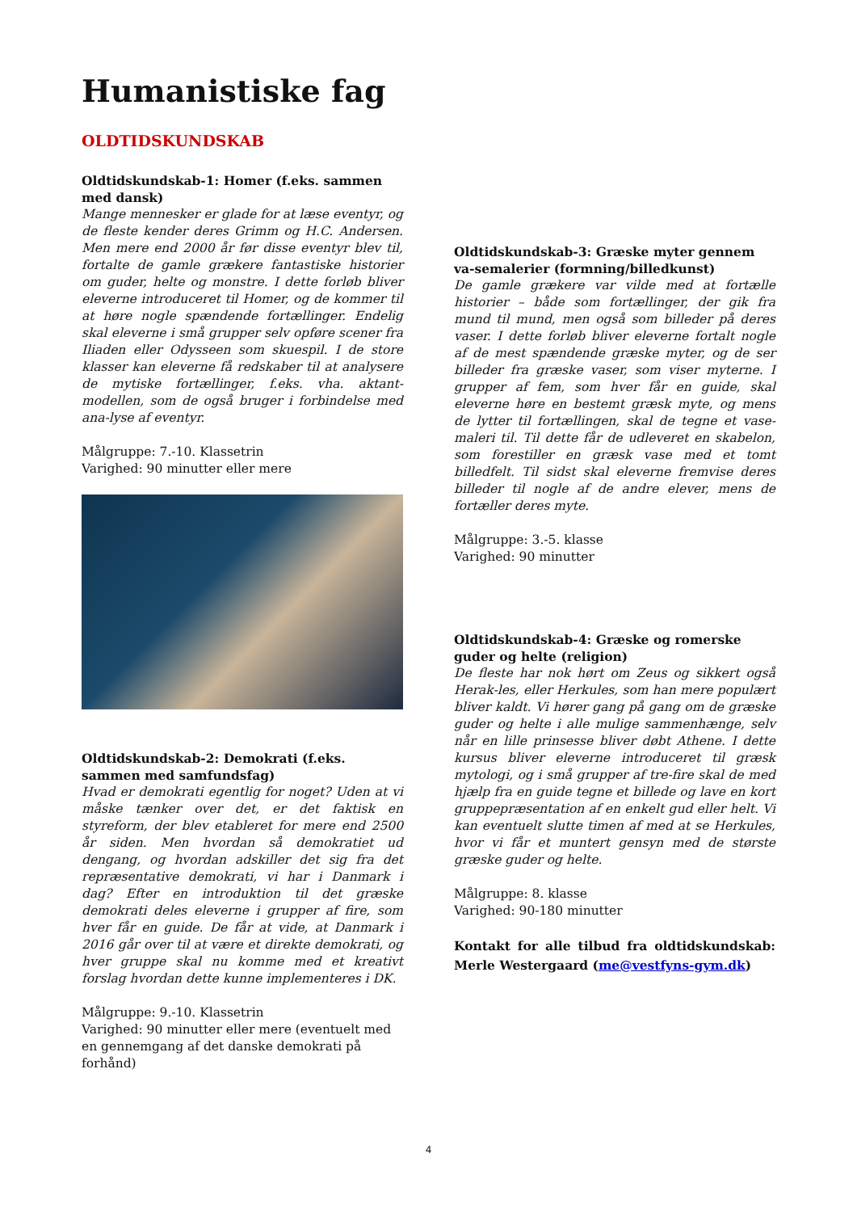Humanistiske fag
OLDTIDSKUNDSKAB
Oldtidskundskab-1: Homer (f.eks. sammen med dansk)
Mange mennesker er glade for at læse eventyr, og de fleste kender deres Grimm og H.C. Andersen. Men mere end 2000 år før disse eventyr blev til, fortalte de gamle grækere fantastiske historier om guder, helte og monstre. I dette forløb bliver eleverne introduceret til Homer, og de kommer til at høre nogle spændende fortællinger. Endelig skal eleverne i små grupper selv opføre scener fra Iliaden eller Odysseen som skuespil. I de store klasser kan eleverne få redskaber til at analysere de mytiske fortællinger, f.eks. vha. aktant-modellen, som de også bruger i forbindelse med ana-lyse af eventyr.
Målgruppe: 7.-10. Klassetrin
Varighed: 90 minutter eller mere
Oldtidskundskab-2: Demokrati (f.eks. sammen med samfundsfag)
Hvad er demokrati egentlig for noget? Uden at vi måske tænker over det, er det faktisk en styreform, der blev etableret for mere end 2500 år siden. Men hvordan så demokratiet ud dengang, og hvordan adskiller det sig fra det repræsentative demokrati, vi har i Danmark i dag? Efter en introduktion til det græske demokrati deles eleverne i grupper af fire, som hver får en guide. De får at vide, at Danmark i 2016 går over til at være et direkte demokrati, og hver gruppe skal nu komme med et kreativt forslag hvordan dette kunne implementeres i DK.
Målgruppe: 9.-10. Klassetrin
Varighed: 90 minutter eller mere (eventuelt med en gennemgang af det danske demokrati på forhånd)
Oldtidskundskab-3: Græske myter gennem va-semalerier (formning/billedkunst)
De gamle grækere var vilde med at fortælle historier – både som fortællinger, der gik fra mund til mund, men også som billeder på deres vaser. I dette forløb bliver eleverne fortalt nogle af de mest spændende græske myter, og de ser billeder fra græske vaser, som viser myterne. I grupper af fem, som hver får en guide, skal eleverne høre en bestemt græsk myte, og mens de lytter til fortællingen, skal de tegne et vase-maleri til. Til dette får de udleveret en skabelon, som forestiller en græsk vase med et tomt billedfelt. Til sidst skal eleverne fremvise deres billeder til nogle af de andre elever, mens de fortæller deres myte.
Målgruppe: 3.-5. klasse
Varighed: 90 minutter
Oldtidskundskab-4: Græske og romerske guder og helte (religion)
De fleste har nok hørt om Zeus og sikkert også Herak-les, eller Herkules, som han mere populært bliver kaldt. Vi hører gang på gang om de græske guder og helte i alle mulige sammenhænge, selv når en lille prinsesse bliver døbt Athene. I dette kursus bliver eleverne introduceret til græsk mytologi, og i små grupper af tre-fire skal de med hjælp fra en guide tegne et billede og lave en kort gruppepræsentation af en enkelt gud eller helt. Vi kan eventuelt slutte timen af med at se Herkules, hvor vi får et muntert gensyn med de største græske guder og helte.
Målgruppe: 8. klasse
Varighed: 90-180 minutter
Kontakt for alle tilbud fra oldtidskundskab: Merle Westergaard (me@vestfyns-gym.dk)
4